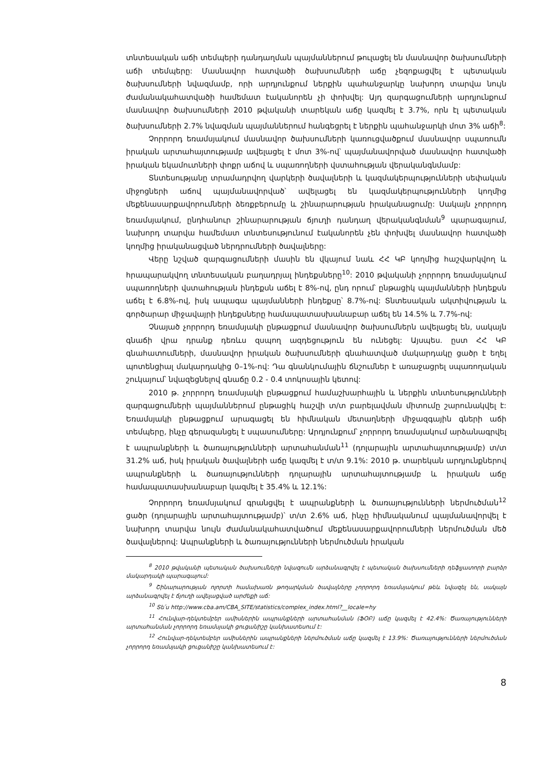տնտեսական աճի տեմպերի դանդաղման պայմաններում թուլացել են մասնավոր ծախսումների աճի տեմպերը: Մասնավոր հատվածի ծախսումների աճը չեզոքացվել է պետական ծախսումների նվազմամբ, որի արդյունքում ներքին պահանջարկը նախորդ տարվա նույն ժամանակահատվածի համեմատ էականորեն չի փոխվել: Այդ զարգացումների արդյունքում մասնավոր ծախսումների 2010 թվականի տարեկան աճը կազմել է 3.7%, որն էլ պետական ծախսումների 2.7% նվազման պայմաններում հանգեցրել է ներքին պահանջարկի մոտ 3% աճի<sup>8</sup>:
Չորրորդ եռամսյակում մասնավոր ծախսումների կառուցվածքում մասնավոր սպառումն իրական արտահայտությամբ ավելացել է մոտ 3%-ով՝ պայմանավորված մասնավոր հատվածի իրական եկամուտների փոքր աճով և սպառողների վստահության վերականգնմամբ:
Տնտեսությանը տրամադրվող վարկերի ծավալների և կազմակերպությունների սեփական միջոցների աճով պայմանավորված՝ ավելացել են կազմակերպությունների կողմից մեքենասարքավորումների ձեռքբերումը և շինարարության իրականացումը: Սակայն չորրորդ եռամսյակում, ընդհանուր շինարարության ճյուղի դանդաղ վերականգնման<sup>9</sup> պարագայում, նախորդ տարվա համեմատ տնտեսությունում էականորեն չեն փոխվել մասնավոր հատվածի կողմից իրականացված ներդրումների ծավալները:
Վերը նշված զարգացումների մասին են վկայում նաև ՀՀ ԿԲ կողմից հաշվարկվող և հրապարակվող տնտեսական բաղադրյալ ինդեքսները<sup>10</sup>: 2010 թվականի չորրորդ եռամսյակում սպառողների վստահության ինդեքսն աճել է 8%-ով, ընդ որում՝ ընթացիկ պայմանների ինդեքսն աճել է 6.8%-ով, իսկ ապագա պայմանների ինդեքսը՝ 8.7%-ով: Տնտեսական ակտիվության և գործարար միջավայրի ինդեքսները համապատասխանաբար աճել են 14.5% և 7.7%-ով:
Չնայած չորրորդ եռամսյակի ընթացքում մասնավոր ծախսումներն ավելացել են, սակայն գնաճի վրա դրանք դեռևս զսպող ազդեցություն են ունեցել: Այսպես. ըստ ՀՀ ԿԲ գնահատումների, մասնավոր իրական ծախսումների գնահատված մակարդակը ցածր է եղել պոտենցիալ մակարդակից 0–1%-ով: Դա գնանկումային ճնշումներ է առաջացրել սպառողական շուկայում՝ նվազեցնելով գնաճը 0.2 - 0.4 տոկոսային կետով:
2010 թ. չորրորդ եռամսյակի ընթացքում համաշխարհային և ներքին տնտեսությունների զարգացումների պայմաններում ընթացիկ հաշվի տ/տ բարելավման միտումը շարունակվել է: Եռամսյակի ընթացքում արագացել են հիմնական մետաղների միջազգային գների աճի տեմպերը, ինչը գերազանցել է սպասումները: Արդյունքում՝ չորրորդ եռամսյակում արձանագրվել է ապրանքների և ծառայությունների արտահանման<sup>11</sup> (դոլարային արտահայտությամբ) տ/տ 31.2% աճ, իսկ իրական ծավալների աճը կազմել է տ/տ 9.1%: 2010 թ. տարեկան արդյունքներով ապրանքների և ծառայությունների դոլարային արտահայտությամբ և իրական աճը համապատասխանաբար կազմել է 35.4% և 12.1%:
Չորրորդ եռամսյակում գրանցվել է ապրանքների և ծառայությունների ներմուծման<sup>12</sup> ցածր (դոլարային արտահայտությամբ)՝ տ/տ 2.6% աճ, ինչը հիմնականում պայմանավորվել է նախորդ տարվա նույն ժամանակահատվածում մեքենասարքավորումների ներմուծման մեծ ծավալներով: Ապրանքների և ծառայությունների ներմուծման իրական
<sup>8</sup> 2010 թվականի պետական ծախսումների նվազումն արձանագրվել է պետական ծախսումների դեֆլյատորի բարձր մակարդակի պարագայում:
<sup>9</sup> Շինարարության ոլորտի համախառն թողարկման ծավալները չորրորդ եռամսյակում թեև նվազել են, սակայն արձանագրվել է ճյուղի ավելացված արժեքի աճ:
<sup>10</sup> Տե՛ս http://www.cba.am/CBA_SITE/statistics/complex_index.html?__locale=hy
<sup>11</sup> Հունվար-դեկտեմբեր ամիսներին ապրանքների արտահանման (ՖՕԲ) աճը կազմել է 42.4%: Ծառայությունների արտահանման չորրորդ եռամսյակի ցուցանիշը կանխատեսում է:
<sup>12</sup> Հունվար-դեկտեմբեր ամիսներին ապրանքների ներմուծման աճը կազմել է 13.9%: Ծառայությունների ներմուծման չորրորդ եռամսյակի ցուցանիշը կանխատեսում է:
8